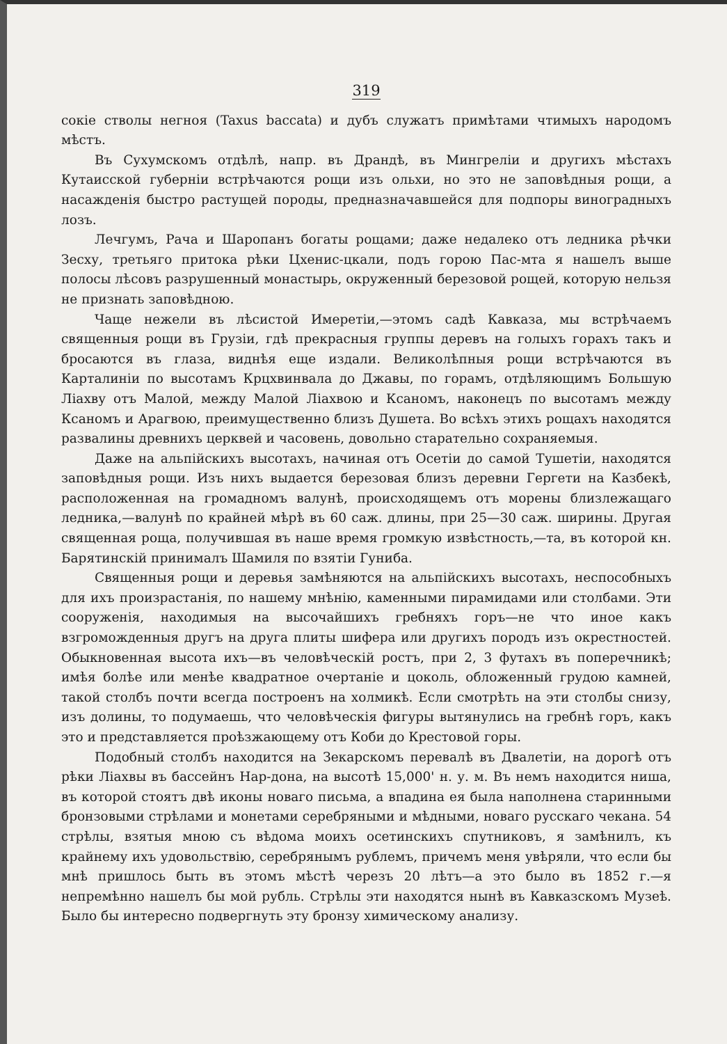319
сокіе стволы негноя (Taxus baccata) и дубъ служатъ примѣтами чтимыхъ народомъ мѣстъ.
Въ Сухумскомъ отдѣлѣ, напр. въ Драндѣ, въ Мингреліи и другихъ мѣстахъ Кутаисской губерніи встрѣчаются рощи изъ ольхи, но это не заповѣдныя рощи, а насажденія быстро растущей породы, предназначавшейся для подпоры виноградныхъ лозъ.
Лечгумъ, Рача и Шаропанъ богаты рощами; даже недалеко отъ ледника рѣчки Зесху, третьяго притока рѣки Цхенис-цкали, подъ горою Пас-мта я нашелъ выше полосы лѣсовъ разрушенный монастырь, окруженный березовой рощей, которую нельзя не признать заповѣдною.
Чаще нежели въ лѣсистой Имеретіи,—этомъ садѣ Кавказа, мы встрѣчаемъ священныя рощи въ Грузіи, гдѣ прекрасныя группы деревъ на голыхъ горахъ такъ и бросаются въ глаза, виднѣя еще издали. Великолѣпныя рощи встрѣчаются въ Карталиніи по высотамъ Крцхвинвала до Джавы, по горамъ, отдѣляющимъ Большую Ліахву отъ Малой, между Малой Ліахвою и Ксаномъ, наконецъ по высотамъ между Ксаномъ и Арагвою, преимущественно близъ Душета. Во всѣхъ этихъ рощахъ находятся развалины древнихъ церквей и часовень, довольно старательно сохраняемыя.
Даже на альпійскихъ высотахъ, начиная отъ Осетіи до самой Тушетіи, находятся заповѣдныя рощи. Изъ нихъ выдается березовая близъ деревни Гергети на Казбекѣ, расположенная на громадномъ валунѣ, происходящемъ отъ морены близлежащаго ледника,—валунѣ по крайней мѣрѣ въ 60 саж. длины, при 25—30 саж. ширины. Другая священная роща, получившая въ наше время громкую извѣстность,—та, въ которой кн. Барятинскій принималъ Шамиля по взятіи Гуниба.
Священныя рощи и деревья замѣняются на альпійскихъ высотахъ, неспособныхъ для ихъ произрастанія, по нашему мнѣнію, каменными пирамидами или столбами. Эти сооруженія, находимыя на высочайшихъ гребняхъ горъ—не что иное какъ взгроможденныя другъ на друга плиты шифера или другихъ породъ изъ окрестностей. Обыкновенная высота ихъ—въ человѣческій ростъ, при 2, 3 футахъ въ поперечникѣ; имѣя болѣе или менѣе квадратное очертаніе и цоколь, обложенный грудою камней, такой столбъ почти всегда построенъ на холмикѣ. Если смотрѣть на эти столбы снизу, изъ долины, то подумаешь, что человѣческія фигуры вытянулись на гребнѣ горъ, какъ это и представляется проѣзжающему отъ Коби до Крестовой горы.
Подобный столбъ находится на Зекарскомъ перевалѣ въ Двалетіи, на дорогѣ отъ рѣки Ліахвы въ бассейнъ Нар-дона, на высотѣ 15,000' н. у. м. Въ немъ находится ниша, въ которой стоятъ двѣ иконы новаго письма, а впадина ея была наполнена старинными бронзовыми стрѣлами и монетами серебряными и мѣдными, новаго русскаго чекана. 54 стрѣлы, взятыя мною съ вѣдома моихъ осетинскихъ спутниковъ, я замѣнилъ, къ крайнему ихъ удовольствію, серебрянымъ рублемъ, причемъ меня увѣряли, что если бы мнѣ пришлось быть въ этомъ мѣстѣ черезъ 20 лѣтъ—а это было въ 1852 г.—я непремѣнно нашелъ бы мой рубль. Стрѣлы эти находятся нынѣ въ Кавказскомъ Музеѣ. Было бы интересно подвергнуть эту бронзу химическому анализу.